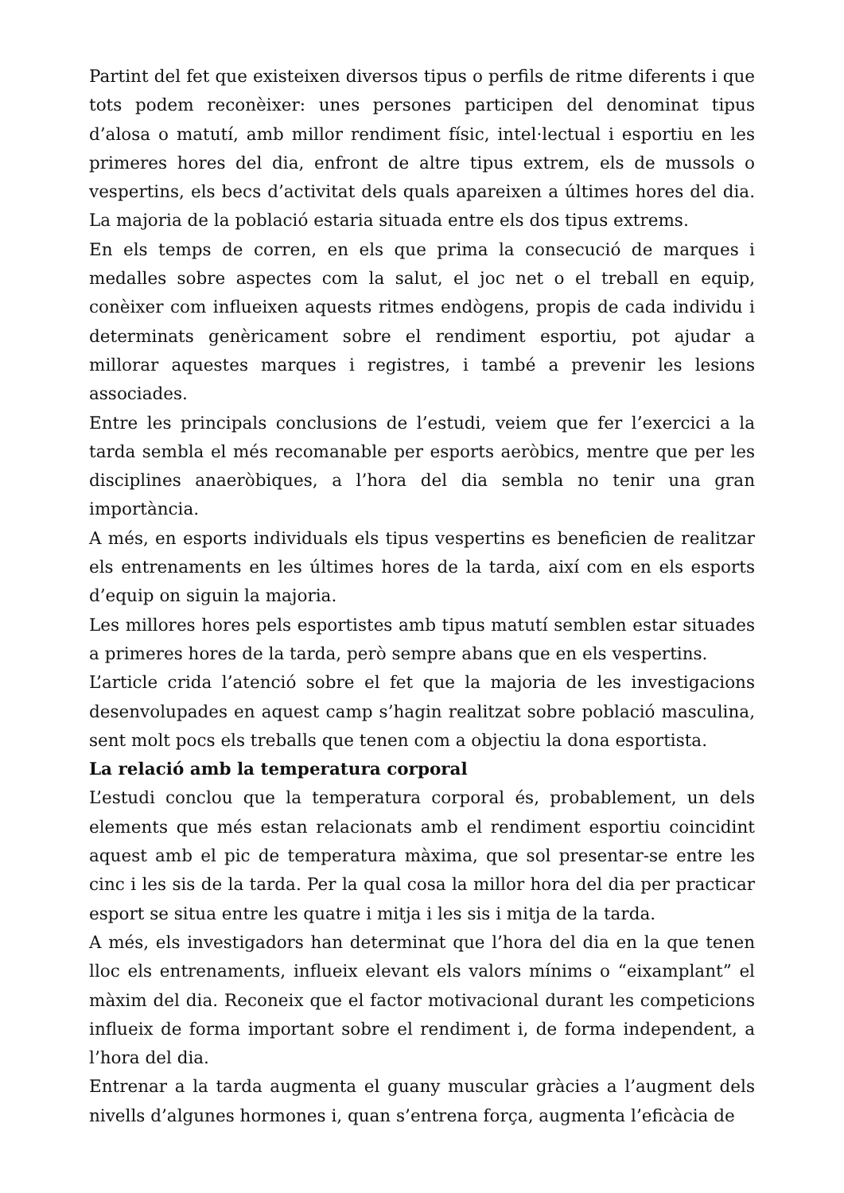Partint del fet que existeixen diversos tipus o perfils de ritme diferents i que tots podem reconèixer: unes persones participen del denominat tipus d’alosa o matutí, amb millor rendiment físic, intel·lectual i esportiu en les primeres hores del dia, enfront de altre tipus extrem, els de mussols o vespertins, els becs d’activitat dels quals apareixen a últimes hores del dia. La majoria de la població estaria situada entre els dos tipus extrems.
En els temps de corren, en els que prima la consecució de marques i medalles sobre aspectes com la salut, el joc net o el treball en equip, conèixer com influeixen aquests ritmes endògens, propis de cada individu i determinats genèricament sobre el rendiment esportiu, pot ajudar a millorar aquestes marques i registres, i també a prevenir les lesions associades.
Entre les principals conclusions de l’estudi, veiem que fer l’exercici a la tarda sembla el més recomanable per esports aeròbics, mentre que per les disciplines anaeròbiques, a l’hora del dia sembla no tenir una gran importància.
A més, en esports individuals els tipus vespertins es beneficien de realitzar els entrenaments en les últimes hores de la tarda, així com en els esports d’equip on siguin la majoria.
Les millores hores pels esportistes amb tipus matutí semblen estar situades a primeres hores de la tarda, però sempre abans que en els vespertins.
L’article crida l’atenció sobre el fet que la majoria de les investigacions desenvolupades en aquest camp s’hagin realitzat sobre població masculina, sent molt pocs els treballs que tenen com a objectiu la dona esportista.
La relació amb la temperatura corporal
L’estudi conclou que la temperatura corporal és, probablement, un dels elements que més estan relacionats amb el rendiment esportiu coincidint aquest amb el pic de temperatura màxima, que sol presentar-se entre les cinc i les sis de la tarda. Per la qual cosa la millor hora del dia per practicar esport se situa entre les quatre i mitja i les sis i mitja de la tarda.
A més, els investigadors han determinat que l’hora del dia en la que tenen lloc els entrenaments, influeix elevant els valors mínims o “eixamplant” el màxim del dia. Reconeix que el factor motivacional durant les competicions influeix de forma important sobre el rendiment i, de forma independent, a l’hora del dia.
Entrenar a la tarda augmenta el guany muscular gràcies a l’augment dels nivells d’algunes hormones i, quan s’entrena força, augmenta l’eficàcia de